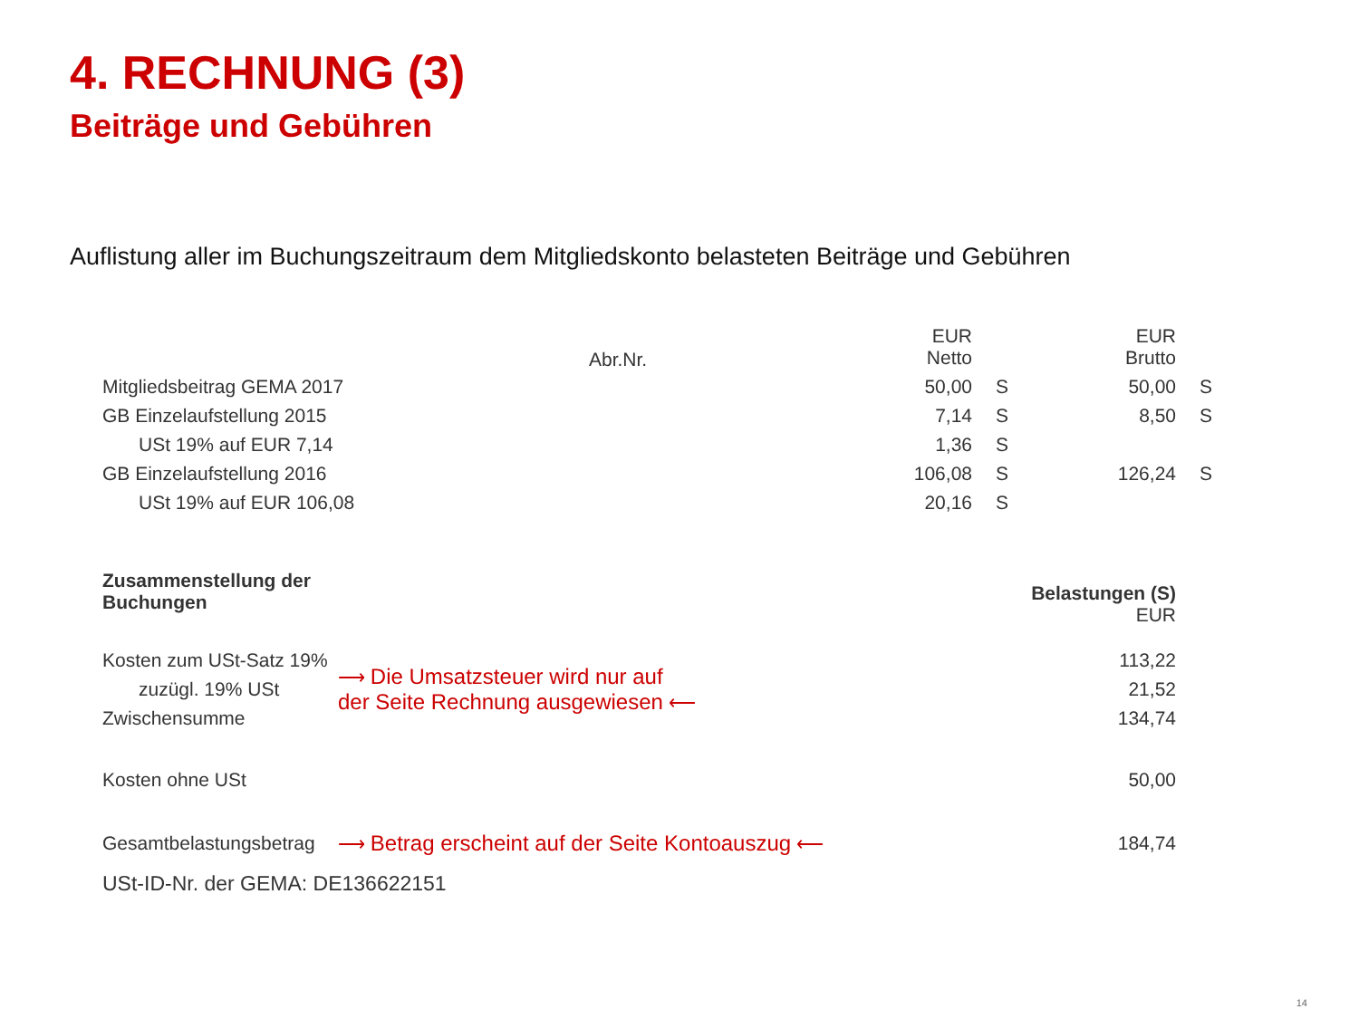4. RECHNUNG (3)
Beiträge und Gebühren
Auflistung aller im Buchungszeitraum dem Mitgliedskonto belasteten Beiträge und Gebühren
| | | EUR Netto | | EUR Brutto | |
| --- | --- | --- | --- | --- | --- |
| Mitgliedsbeitrag GEMA 2017 | | 50,00 | S | 50,00 | S |
| GB Einzelaufstellung 2015 | | 7,14 | S | 8,50 | S |
| USt 19% auf EUR 7,14 | | 1,36 | S | | |
| GB Einzelaufstellung 2016 | | 106,08 | S | 126,24 | S |
| USt 19% auf EUR 106,08 | | 20,16 | S | | |
Abr.Nr.
| Zusammenstellung der Buchungen | | Belastungen (S) EUR |
| --- | --- | --- |
| Kosten zum USt-Satz 19% | ⟶ Die Umsatzsteuer wird nur auf der Seite Rechnung ausgewiesen ⟵ | 113,22 |
| zuzügl. 19% USt | | 21,52 |
| Zwischensumme | | 134,74 |
| Kosten ohne USt | | 50,00 |
| Gesamtbelastungsbetrag | ⟶ Betrag erscheint auf der Seite Kontoauszug ⟵ | 184,74 |
USt-ID-Nr. der GEMA: DE136622151
14